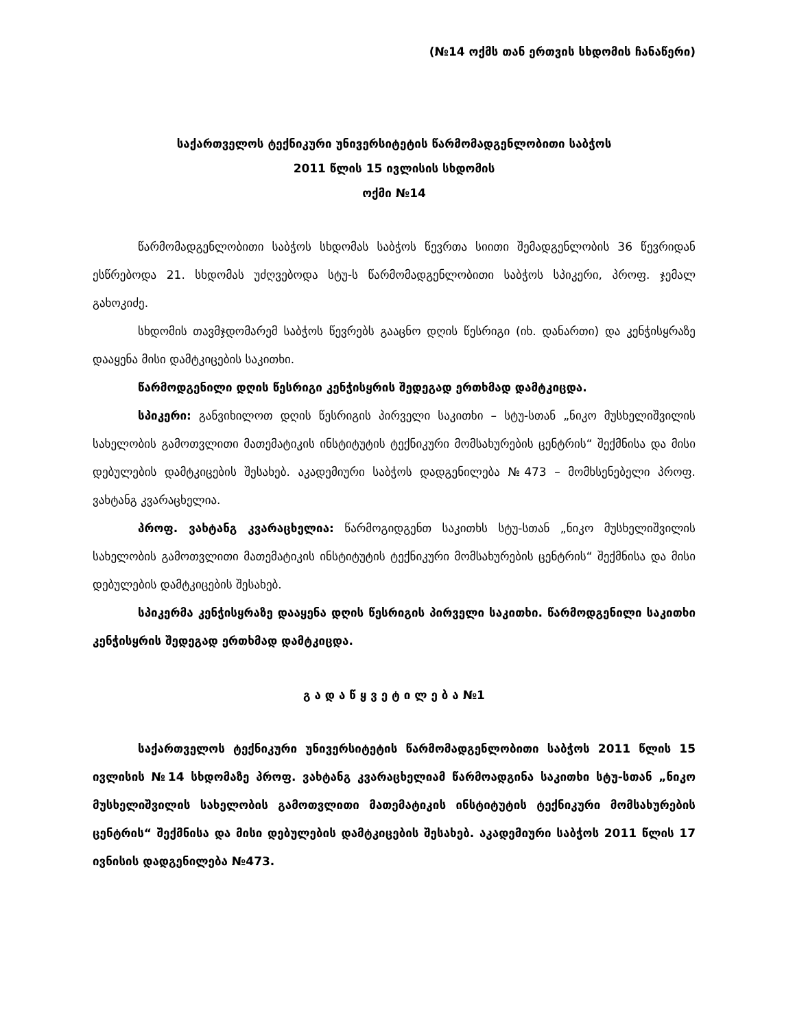(№14 ოქმს თან ერთვის სხდომის ჩანაწერი)
საქართველოს ტექნიკური უნივერსიტეტის წარმომადგენლობითი საბჭოს
2011 წლის 15 ივლისის სხდომის
ოქმი №14
წარმომადგენლობითი საბჭოს სხდომას საბჭოს წევრთა სიითი შემადგენლობის 36 წევრიდან ესწრებოდა 21. სხდომას უძღვებოდა სტუ-ს წარმომადგენლობითი საბჭოს სპიკერი, პროფ. ჯემალ გახოკიძე.
სხდომის თავმჯდომარემ საბჭოს წევრებს გააცნო დღის წესრიგი (იხ. დანართი) და კენჭისყრაზე დააყენა მისი დამტკიცების საკითხი.
წარმოდგენილი დღის წესრიგი კენჭისყრის შედეგად ერთხმად დამტკიცდა.
სპიკერი: განვიხილოთ დღის წესრიგის პირველი საკითხი – სტუ-სთან „ნიკო მუსხელიშვილის სახელობის გამოთვლითი მათემატიკის ინსტიტუტის ტექნიკური მომსახურების ცენტრის“ შექმნისა და მისი დებულების დამტკიცების შესახებ. აკადემიური საბჭოს დადგენილება №473 – მომხსენებელი პროფ. ვახტანგ კვარაცხელია.
პროფ. ვახტანგ კვარაცხელია: წარმოგიდგენთ საკითხს სტუ-სთან „ნიკო მუსხელიშვილის სახელობის გამოთვლითი მათემატიკის ინსტიტუტის ტექნიკური მომსახურების ცენტრის“ შექმნისა და მისი დებულების დამტკიცების შესახებ.
სპიკერმა კენჭისყრაზე დააყენა დღის წესრიგის პირველი საკითხი. წარმოდგენილი საკითხი კენჭისყრის შედეგად ერთხმად დამტკიცდა.
გ ა დ ა წ ყ ვ ე ტ ი ლ ე ბ ა №1
საქართველოს ტექნიკური უნივერსიტეტის წარმომადგენლობითი საბჭოს 2011 წლის 15 ივლისის №14 სხდომაზე პროფ. ვახტანგ კვარაცხელიამ წარმოადგინა საკითხი სტუ-სთან „ნიკო მუსხელიშვილის სახელობის გამოთვლითი მათემატიკის ინსტიტუტის ტექნიკური მომსახურების ცენტრის“ შექმნისა და მისი დებულების დამტკიცების შესახებ. აკადემიური საბჭოს 2011 წლის 17 ივნისის დადგენილება №473.